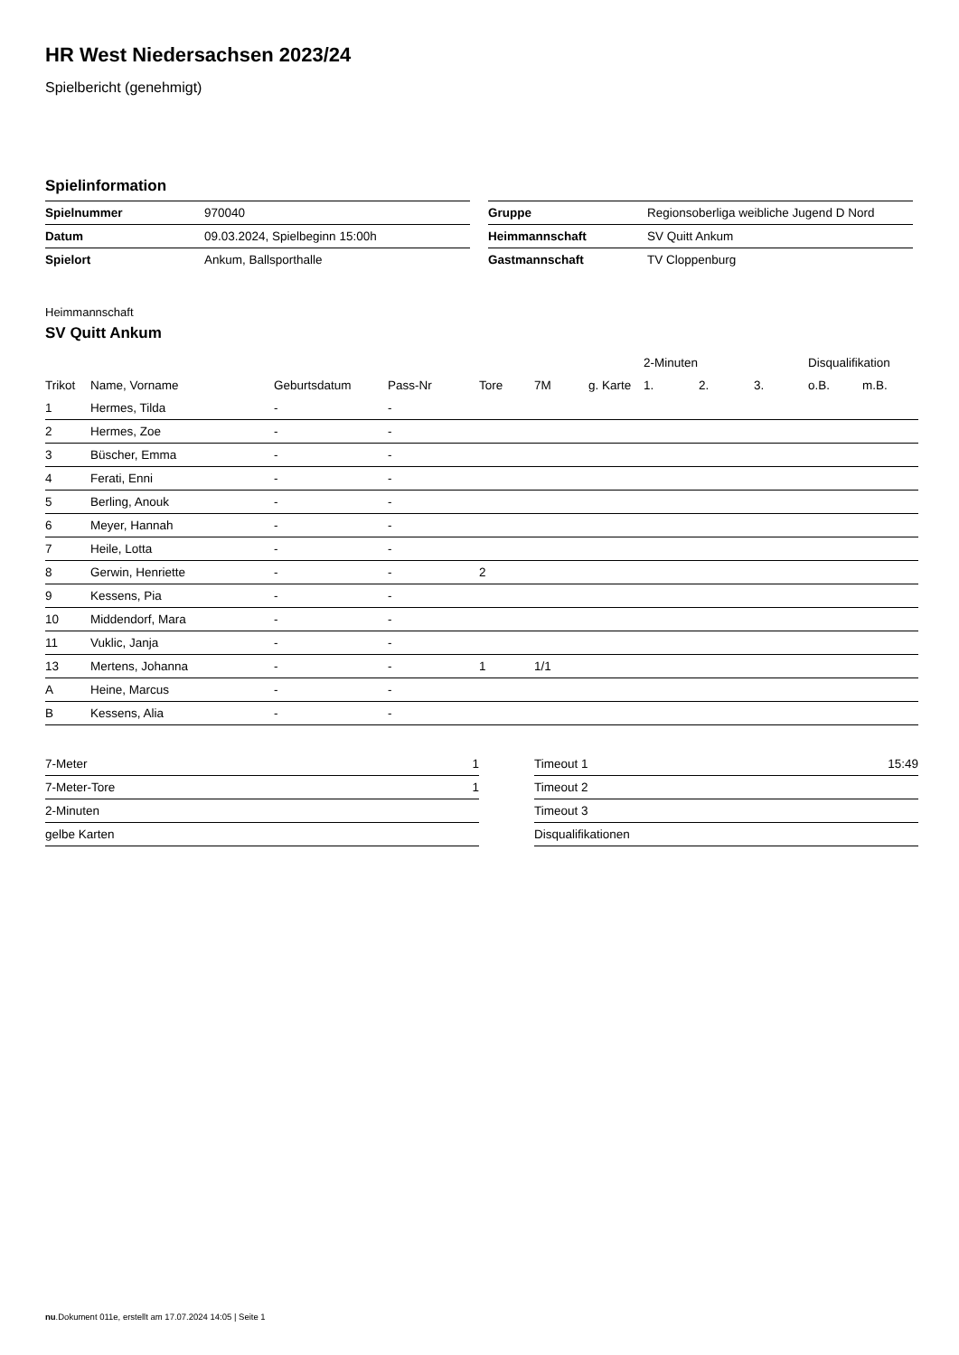HR West Niedersachsen 2023/24
Spielbericht (genehmigt)
Spielinformation
| Spielnummer | 970040 |
| Datum | 09.03.2024, Spielbeginn 15:00h |
| Spielort | Ankum, Ballsporthalle |
| Gruppe | Regionsoberliga weibliche Jugend D Nord |
| Heimmannschaft | SV Quitt Ankum |
| Gastmannschaft | TV Cloppenburg |
Heimmannschaft
SV Quitt Ankum
| | | | | | | | 2-Minuten | | | Disqualifikation | |
| Trikot | Name, Vorname | Geburtsdatum | Pass-Nr | Tore | 7M | g. Karte | 1. | 2. | 3. | o.B. | m.B. |
| 1 | Hermes, Tilda | - | - | | | | | | | | |
| 2 | Hermes, Zoe | - | - | | | | | | | | |
| 3 | Büscher, Emma | - | - | | | | | | | | |
| 4 | Ferati, Enni | - | - | | | | | | | | |
| 5 | Berling, Anouk | - | - | | | | | | | | |
| 6 | Meyer, Hannah | - | - | | | | | | | | |
| 7 | Heile, Lotta | - | - | | | | | | | | |
| 8 | Gerwin, Henriette | - | - | 2 | | | | | | | |
| 9 | Kessens, Pia | - | - | | | | | | | | |
| 10 | Middendorf, Mara | - | - | | | | | | | | |
| 11 | Vuklic, Janja | - | - | | | | | | | | |
| 13 | Mertens, Johanna | - | - | 1 | 1/1 | | | | | | |
| A | Heine, Marcus | - | - | | | | | | | | |
| B | Kessens, Alia | - | - | | | | | | | | |
| 7-Meter | 1 |
| 7-Meter-Tore | 1 |
| 2-Minuten | |
| gelbe Karten | |
| Timeout 1 | 15:49 |
| Timeout 2 | |
| Timeout 3 | |
| Disqualifikationen | |
nu.Dokument 011e, erstellt am 17.07.2024 14:05 | Seite 1